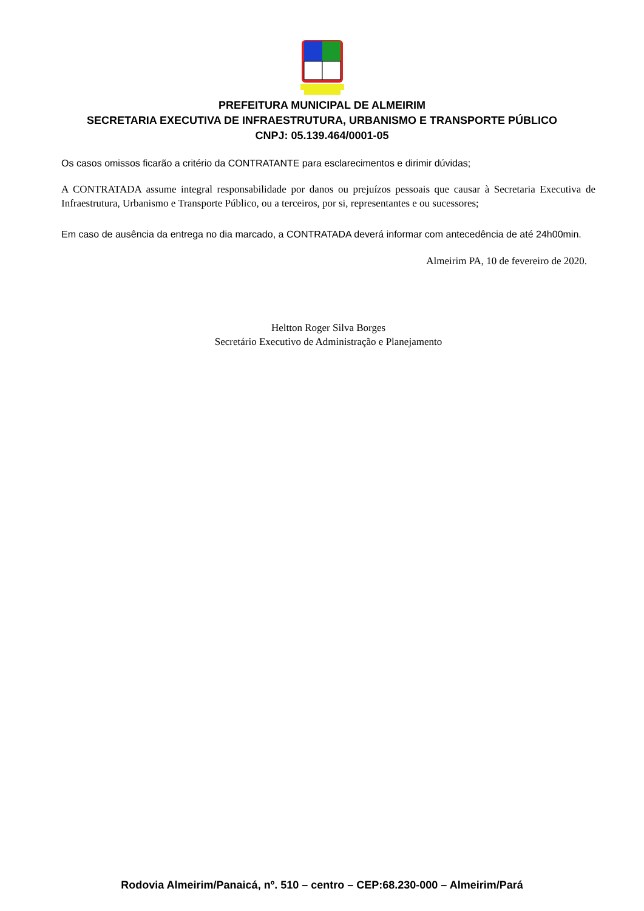PREFEITURA MUNICIPAL DE ALMEIRIM
SECRETARIA EXECUTIVA DE INFRAESTRUTURA, URBANISMO E TRANSPORTE PÚBLICO
CNPJ: 05.139.464/0001-05
Os casos omissos ficarão a critério da CONTRATANTE para esclarecimentos e dirimir dúvidas;
A CONTRATADA assume integral responsabilidade por danos ou prejuízos pessoais que causar à Secretaria Executiva de Infraestrutura, Urbanismo e Transporte Público, ou a terceiros, por si, representantes e ou sucessores;
Em caso de ausência da entrega no dia marcado, a CONTRATADA deverá informar com antecedência de até 24h00min.
Almeirim PA, 10 de fevereiro de 2020.
Heltton Roger Silva Borges
Secretário Executivo de Administração e Planejamento
Rodovia Almeirim/Panaicá, nº. 510 – centro – CEP:68.230-000 – Almeirim/Pará